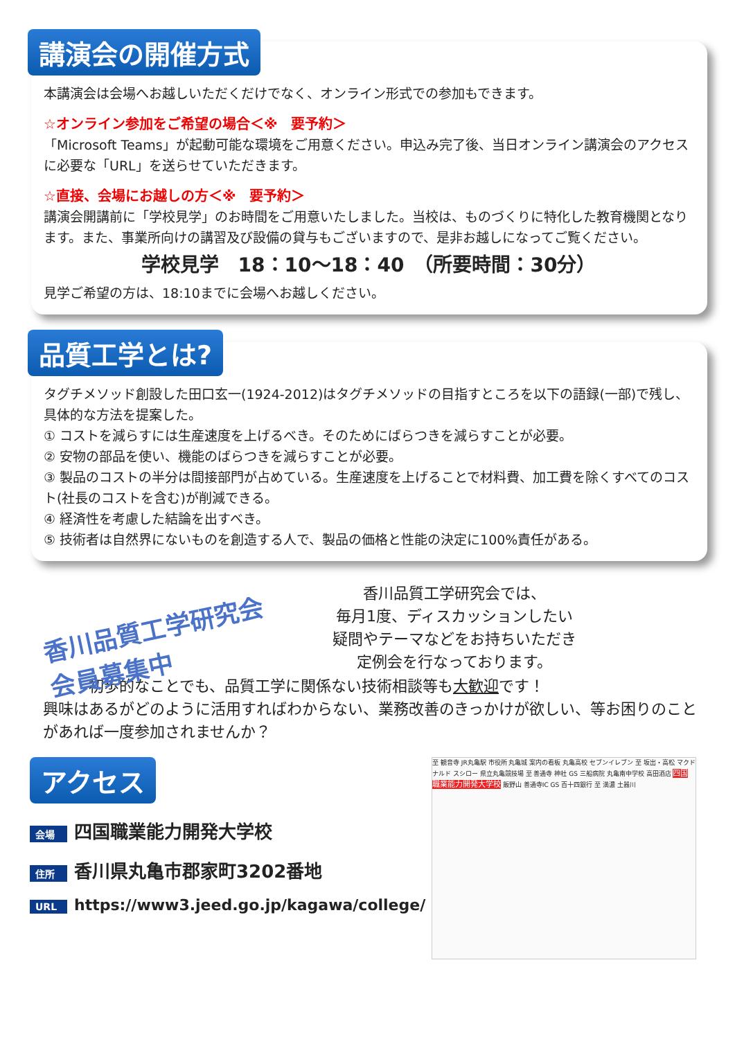講演会の開催方式
本講演会は会場へお越しいただくだけでなく、オンライン形式での参加もできます。
☆オンライン参加をご希望の場合＜※　要予約＞
「Microsoft Teams」が起動可能な環境をご用意ください。申込み完了後、当日オンライン講演会のアクセス に必要な「URL」を送らせていただきます。
☆直接、会場にお越しの方＜※　要予約＞
講演会開講前に「学校見学」のお時間をご用意いたしました。当校は、ものづくりに特化した教育機関となります。また、事業所向けの講習及び設備の貸与もございますので、是非お越しになってご覧ください。
学校見学　18：10～18：40　（所要時間：30分）
見学ご希望の方は、18:10までに会場へお越しください。
品質工学とは?
タグチメソッド創設した田口玄一(1924-2012)はタグチメソッドの目指すところを以下の語録(一部)で残し、具体的な方法を提案した。
① コストを減らすには生産速度を上げるべき。そのためにばらつきを減らすことが必要。
② 安物の部品を使い、機能のばらつきを減らすことが必要。
③ 製品のコストの半分は間接部門が占めている。生産速度を上げることで材料費、加工費を除くすべてのコスト(社長のコストを含む)が削減できる。
④ 経済性を考慮した結論を出すべき。
⑤ 技術者は自然界にないものを創造する人で、製品の価格と性能の決定に100%責任がある。
香川品質工学研究会
会員募集中
香川品質工学研究会では、
毎月1度、ディスカッションしたい
疑問やテーマなどをお持ちいただき
定例会を行なっております。
　　　初歩的なことでも、品質工学に関係ない技術相談等も大歓迎です！
興味はあるがどのように活用すればわからない、業務改善のきっかけが欲しい、等お困りのことがあれば一度参加されませんか？
アクセス
会場 四国職業能力開発大学校
住所 香川県丸亀市郡家町3202番地
URL https://www3.jeed.go.jp/kagawa/college/
至 観音寺 JR丸亀駅 市役所 丸亀城 案内の看板 丸亀高校 セブンイレブン 至 坂出・高松 マクドナルド スシロー 県立丸亀競技場 至 善通寺 神社 GS 三船病院 丸亀南中学校 高田酒店 四国職業能力開発大学校 飯野山 善通寺IC GS 百十四銀行 至 満濃 土器川